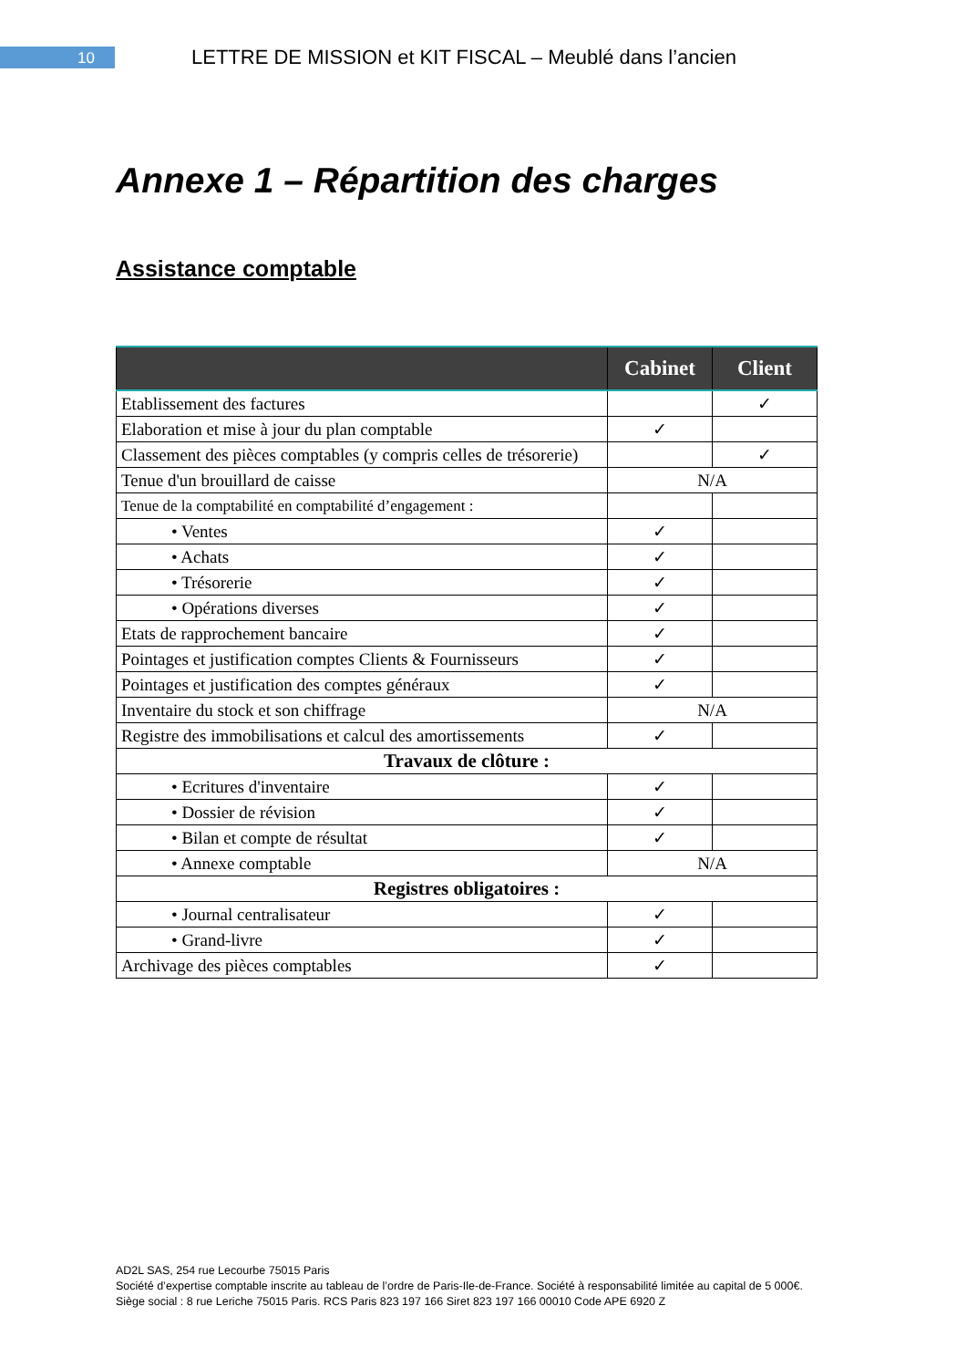10
LETTRE DE MISSION et KIT FISCAL – Meublé dans l’ancien
Annexe 1 – Répartition des charges
Assistance comptable
| | Cabinet | Client |
| --- | --- | --- |
| Etablissement des factures | | ✓ |
| Elaboration et mise à jour du plan comptable | ✓ | |
| Classement des pièces comptables (y compris celles de trésorerie) | | ✓ |
| Tenue d'un brouillard de caisse | N/A | |
| Tenue de la comptabilité en comptabilité d’engagement : | | |
| • Ventes | ✓ | |
| • Achats | ✓ | |
| • Trésorerie | ✓ | |
| • Opérations diverses | ✓ | |
| Etats de rapprochement bancaire | ✓ | |
| Pointages et justification comptes Clients & Fournisseurs | ✓ | |
| Pointages et justification des comptes généraux | ✓ | |
| Inventaire du stock et son chiffrage | N/A | |
| Registre des immobilisations et calcul des amortissements | ✓ | |
| Travaux de clôture : | | |
| • Ecritures d'inventaire | ✓ | |
| • Dossier de révision | ✓ | |
| • Bilan et compte de résultat | ✓ | |
| • Annexe comptable | N/A | |
| Registres obligatoires : | | |
| • Journal centralisateur | ✓ | |
| • Grand-livre | ✓ | |
| Archivage des pièces comptables | ✓ | |
AD2L SAS, 254 rue Lecourbe 75015 Paris
Société d’expertise comptable inscrite au tableau de l’ordre de Paris-Ile-de-France. Société à responsabilité limitée au capital de 5 000€.
Siège social : 8 rue Leriche 75015 Paris. RCS Paris 823 197 166 Siret 823 197 166 00010 Code APE 6920 Z